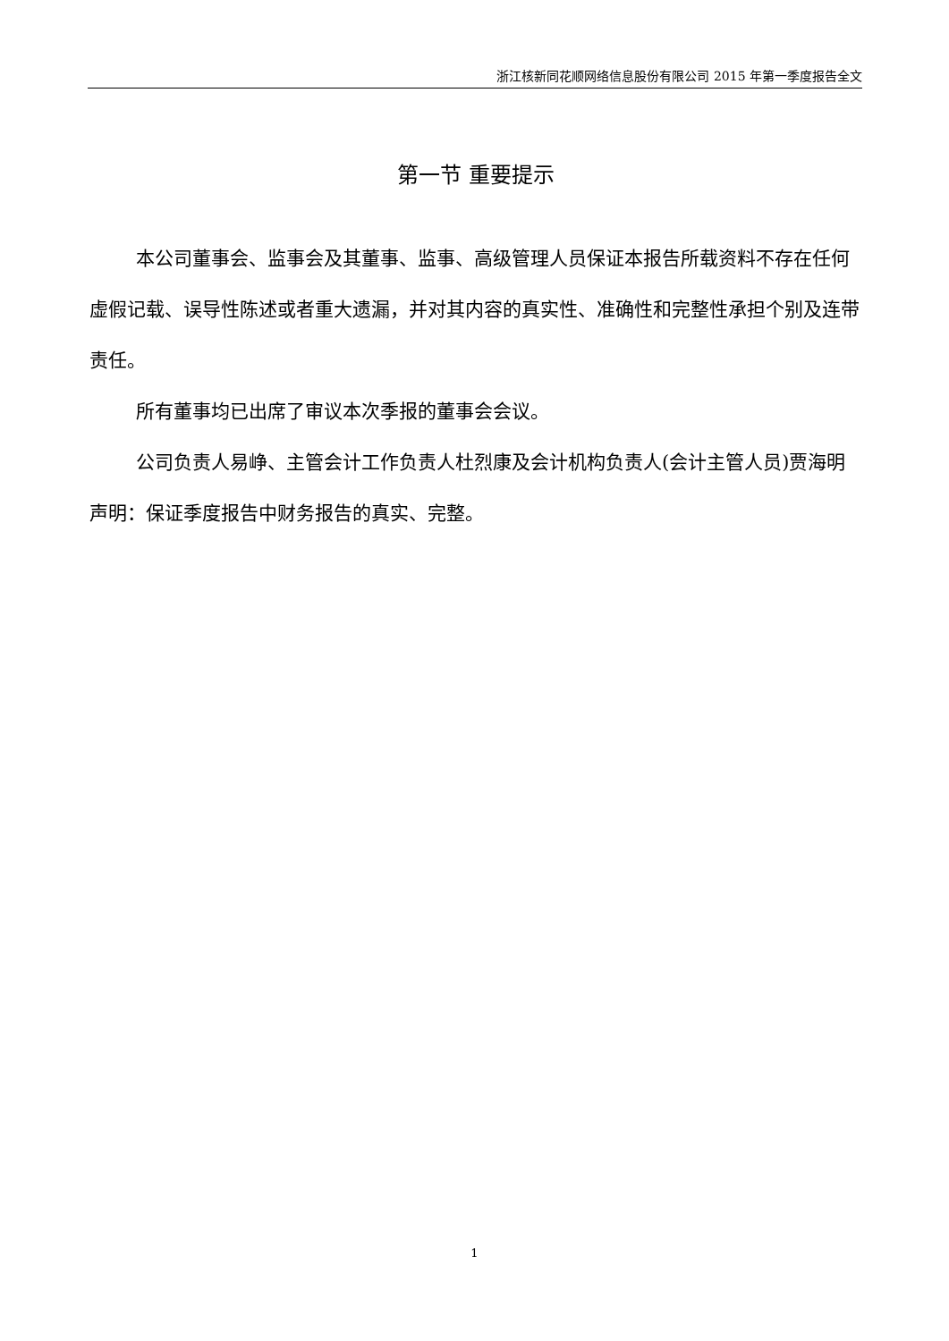浙江核新同花顺网络信息股份有限公司 2015 年第一季度报告全文
第一节 重要提示
本公司董事会、监事会及其董事、监事、高级管理人员保证本报告所载资料不存在任何虚假记载、误导性陈述或者重大遗漏，并对其内容的真实性、准确性和完整性承担个别及连带责任。
所有董事均已出席了审议本次季报的董事会会议。
公司负责人易峥、主管会计工作负责人杜烈康及会计机构负责人(会计主管人员)贾海明声明：保证季度报告中财务报告的真实、完整。
1